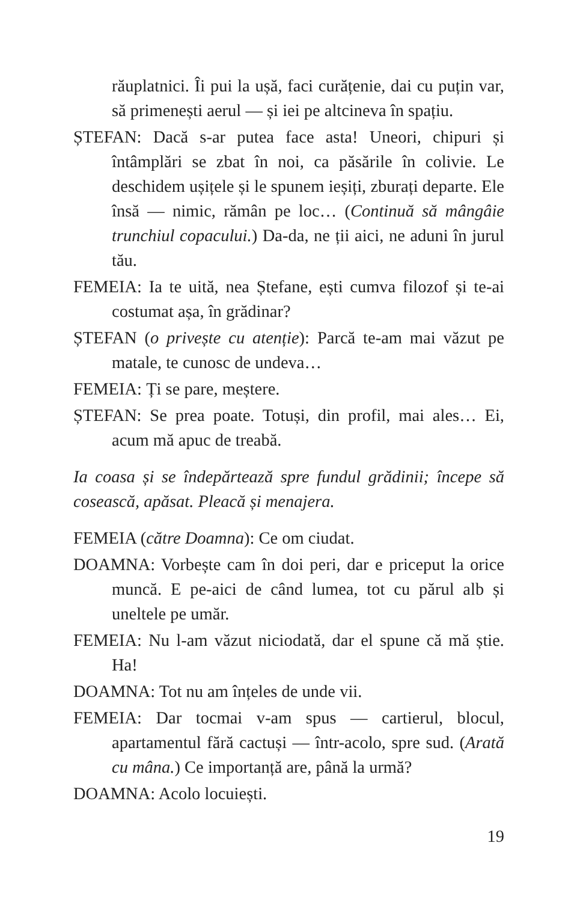răuplatnici. Îi pui la ușă, faci curățenie, dai cu puțin var, să primenești aerul — și iei pe altcineva în spațiu.
ȘTEFAN: Dacă s-ar putea face asta! Uneori, chipuri și întâmplări se zbat în noi, ca păsările în colivie. Le deschidem ușițele și le spunem ieșiți, zburați departe. Ele însă — nimic, rămân pe loc… (Continuă să mângâie trunchiul copacului.) Da-da, ne ții aici, ne aduni în jurul tău.
FEMEIA: Ia te uită, nea Ștefane, ești cumva filozof și te-ai costumat așa, în grădinar?
ȘTEFAN (o privește cu atenție): Parcă te-am mai văzut pe matale, te cunosc de undeva…
FEMEIA: Ți se pare, meștere.
ȘTEFAN: Se prea poate. Totuși, din profil, mai ales… Ei, acum mă apuc de treabă.
Ia coasa și se îndepărtează spre fundul grădinii; începe să cosească, apăsat. Pleacă și menajera.
FEMEIA (către Doamna): Ce om ciudat.
DOAMNA: Vorbește cam în doi peri, dar e priceput la orice muncă. E pe-aici de când lumea, tot cu părul alb și uneltele pe umăr.
FEMEIA: Nu l-am văzut niciodată, dar el spune că mă știe. Ha!
DOAMNA: Tot nu am înțeles de unde vii.
FEMEIA: Dar tocmai v-am spus — cartierul, blocul, apartamentul fără cactuși — într-acolo, spre sud. (Arată cu mâna.) Ce importanță are, până la urmă?
DOAMNA: Acolo locuiești.
19